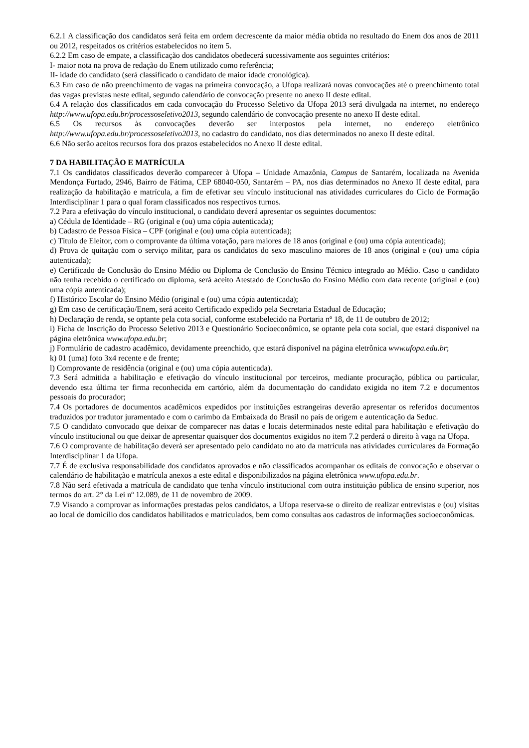6.2.1 A classificação dos candidatos será feita em ordem decrescente da maior média obtida no resultado do Enem dos anos de 2011 ou 2012, respeitados os critérios estabelecidos no item 5.
6.2.2 Em caso de empate, a classificação dos candidatos obedecerá sucessivamente aos seguintes critérios:
I- maior nota na prova de redação do Enem utilizado como referência;
II- idade do candidato (será classificado o candidato de maior idade cronológica).
6.3 Em caso de não preenchimento de vagas na primeira convocação, a Ufopa realizará novas convocações até o preenchimento total das vagas previstas neste edital, segundo calendário de convocação presente no anexo II deste edital.
6.4 A relação dos classificados em cada convocação do Processo Seletivo da Ufopa 2013 será divulgada na internet, no endereço http://www.ufopa.edu.br/processoseletivo2013, segundo calendário de convocação presente no anexo II deste edital.
6.5 Os recursos às convocações deverão ser interpostos pela internet, no endereço eletrônico http://www.ufopa.edu.br/processoseletivo2013, no cadastro do candidato, nos dias determinados no anexo II deste edital.
6.6 Não serão aceitos recursos fora dos prazos estabelecidos no Anexo II deste edital.
7 DA HABILITAÇÃO E MATRÍCULA
7.1 Os candidatos classificados deverão comparecer à Ufopa – Unidade Amazônia, Campus de Santarém, localizada na Avenida Mendonça Furtado, 2946, Bairro de Fátima, CEP 68040-050, Santarém – PA, nos dias determinados no Anexo II deste edital, para realização da habilitação e matrícula, a fim de efetivar seu vínculo institucional nas atividades curriculares do Ciclo de Formação Interdisciplinar 1 para o qual foram classificados nos respectivos turnos.
7.2 Para a efetivação do vínculo institucional, o candidato deverá apresentar os seguintes documentos:
a) Cédula de Identidade – RG (original e (ou) uma cópia autenticada);
b) Cadastro de Pessoa Física – CPF (original e (ou) uma cópia autenticada);
c) Título de Eleitor, com o comprovante da última votação, para maiores de 18 anos (original e (ou) uma cópia autenticada);
d) Prova de quitação com o serviço militar, para os candidatos do sexo masculino maiores de 18 anos (original e (ou) uma cópia autenticada);
e) Certificado de Conclusão do Ensino Médio ou Diploma de Conclusão do Ensino Técnico integrado ao Médio. Caso o candidato não tenha recebido o certificado ou diploma, será aceito Atestado de Conclusão do Ensino Médio com data recente (original e (ou) uma cópia autenticada);
f) Histórico Escolar do Ensino Médio (original e (ou) uma cópia autenticada);
g) Em caso de certificação/Enem, será aceito Certificado expedido pela Secretaria Estadual de Educação;
h) Declaração de renda, se optante pela cota social, conforme estabelecido na Portaria nº 18, de 11 de outubro de 2012;
i) Ficha de Inscrição do Processo Seletivo 2013 e Questionário Socioeconômico, se optante pela cota social, que estará disponível na página eletrônica www.ufopa.edu.br;
j) Formulário de cadastro acadêmico, devidamente preenchido, que estará disponível na página eletrônica www.ufopa.edu.br;
k) 01 (uma) foto 3x4 recente e de frente;
l) Comprovante de residência (original e (ou) uma cópia autenticada).
7.3 Será admitida a habilitação e efetivação do vínculo institucional por terceiros, mediante procuração, pública ou particular, devendo esta última ter firma reconhecida em cartório, além da documentação do candidato exigida no item 7.2 e documentos pessoais do procurador;
7.4 Os portadores de documentos acadêmicos expedidos por instituições estrangeiras deverão apresentar os referidos documentos traduzidos por tradutor juramentado e com o carimbo da Embaixada do Brasil no país de origem e autenticação da Seduc.
7.5 O candidato convocado que deixar de comparecer nas datas e locais determinados neste edital para habilitação e efetivação do vínculo institucional ou que deixar de apresentar quaisquer dos documentos exigidos no item 7.2 perderá o direito à vaga na Ufopa.
7.6 O comprovante de habilitação deverá ser apresentado pelo candidato no ato da matrícula nas atividades curriculares da Formação Interdisciplinar 1 da Ufopa.
7.7 É de exclusiva responsabilidade dos candidatos aprovados e não classificados acompanhar os editais de convocação e observar o calendário de habilitação e matrícula anexos a este edital e disponibilizados na página eletrônica www.ufopa.edu.br.
7.8 Não será efetivada a matrícula de candidato que tenha vínculo institucional com outra instituição pública de ensino superior, nos termos do art. 2° da Lei nº 12.089, de 11 de novembro de 2009.
7.9 Visando a comprovar as informações prestadas pelos candidatos, a Ufopa reserva-se o direito de realizar entrevistas e (ou) visitas ao local de domicílio dos candidatos habilitados e matriculados, bem como consultas aos cadastros de informações socioeconômicas.